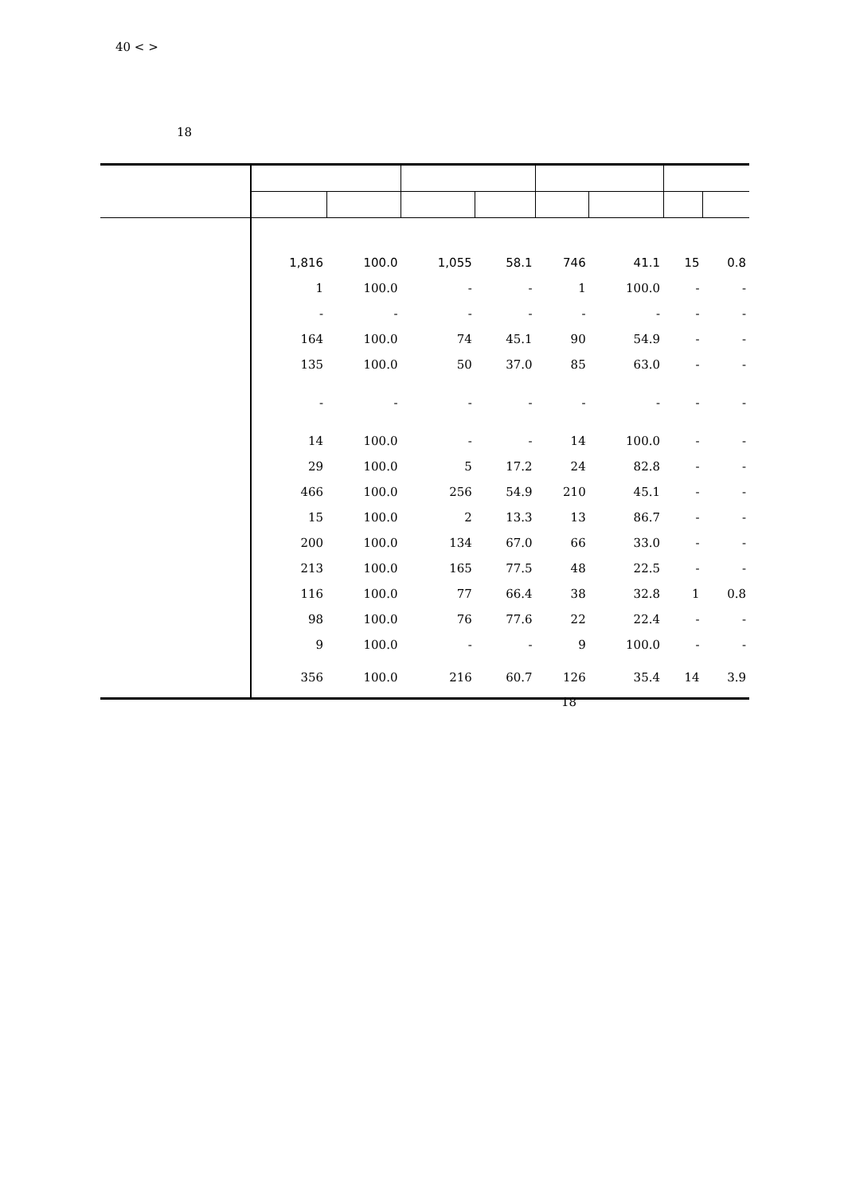40 < >
18
| | 1,816 | 100.0 | 1,055 | 58.1 | 746 | 41.1 | 15 | 0.8 |
| | 1 | 100.0 | - | - | 1 | 100.0 | - | - |
| | - | - | - | - | - | - | - | - |
| | 164 | 100.0 | 74 | 45.1 | 90 | 54.9 | - | - |
| | 135 | 100.0 | 50 | 37.0 | 85 | 63.0 | - | - |
| | - | - | - | - | - | - | - | - |
| | 14 | 100.0 | - | - | 14 | 100.0 | - | - |
| | 29 | 100.0 | 5 | 17.2 | 24 | 82.8 | - | - |
| | 466 | 100.0 | 256 | 54.9 | 210 | 45.1 | - | - |
| | 15 | 100.0 | 2 | 13.3 | 13 | 86.7 | - | - |
| | 200 | 100.0 | 134 | 67.0 | 66 | 33.0 | - | - |
| | 213 | 100.0 | 165 | 77.5 | 48 | 22.5 | - | - |
| | 116 | 100.0 | 77 | 66.4 | 38 | 32.8 | 1 | 0.8 |
| | 98 | 100.0 | 76 | 77.6 | 22 | 22.4 | - | - |
| | 9 | 100.0 | - | - | 9 | 100.0 | - | - |
| | 356 | 100.0 | 216 | 60.7 | 126 | 35.4 | 14 | 3.9 |
18